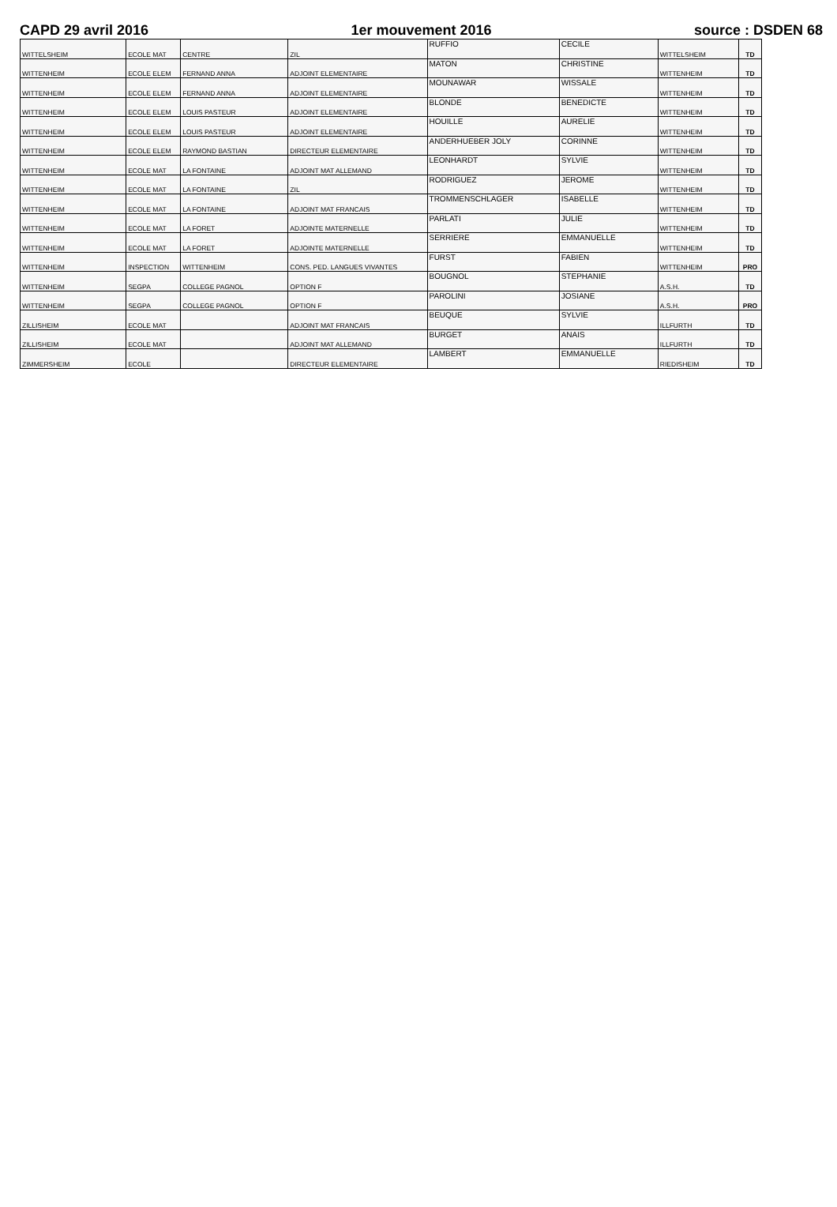CAPD 29 avril 2016 1er mouvement 2016 source : DSDEN 68
| WITTELSHEIM | ECOLE MAT | CENTRE | ZIL | RUFFIO | CECILE | WITTELSHEIM | TD |
| WITTENHEIM | ECOLE ELEM | FERNAND ANNA | ADJOINT ELEMENTAIRE | MATON | CHRISTINE | WITTENHEIM | TD |
| WITTENHEIM | ECOLE ELEM | FERNAND ANNA | ADJOINT ELEMENTAIRE | MOUNAWAR | WISSALE | WITTENHEIM | TD |
| WITTENHEIM | ECOLE ELEM | LOUIS PASTEUR | ADJOINT ELEMENTAIRE | BLONDE | BENEDICTE | WITTENHEIM | TD |
| WITTENHEIM | ECOLE ELEM | LOUIS PASTEUR | ADJOINT ELEMENTAIRE | HOUILLE | AURELIE | WITTENHEIM | TD |
| WITTENHEIM | ECOLE ELEM | RAYMOND BASTIAN | DIRECTEUR ELEMENTAIRE | ANDERHUEBER JOLY | CORINNE | WITTENHEIM | TD |
| WITTENHEIM | ECOLE MAT | LA FONTAINE | ADJOINT MAT ALLEMAND | LEONHARDT | SYLVIE | WITTENHEIM | TD |
| WITTENHEIM | ECOLE MAT | LA FONTAINE | ZIL | RODRIGUEZ | JEROME | WITTENHEIM | TD |
| WITTENHEIM | ECOLE MAT | LA FONTAINE | ADJOINT MAT FRANCAIS | TROMMENSCHLAGER | ISABELLE | WITTENHEIM | TD |
| WITTENHEIM | ECOLE MAT | LA FORET | ADJOINTE MATERNELLE | PARLATI | JULIE | WITTENHEIM | TD |
| WITTENHEIM | ECOLE MAT | LA FORET | ADJOINTE MATERNELLE | SERRIERE | EMMANUELLE | WITTENHEIM | TD |
| WITTENHEIM | INSPECTION | WITTENHEIM | CONS. PED. LANGUES VIVANTES | FURST | FABIEN | WITTENHEIM | PRO |
| WITTENHEIM | SEGPA | COLLEGE PAGNOL | OPTION F | BOUGNOL | STEPHANIE | A.S.H. | TD |
| WITTENHEIM | SEGPA | COLLEGE PAGNOL | OPTION F | PAROLINI | JOSIANE | A.S.H. | PRO |
| ZILLISHEIM | ECOLE MAT | | ADJOINT MAT FRANCAIS | BEUQUE | SYLVIE | ILLFURTH | TD |
| ZILLISHEIM | ECOLE MAT | | ADJOINT MAT ALLEMAND | BURGET | ANAIS | ILLFURTH | TD |
| ZIMMERSHEIM | ECOLE | | DIRECTEUR ELEMENTAIRE | LAMBERT | EMMANUELLE | RIEDISHEIM | TD |